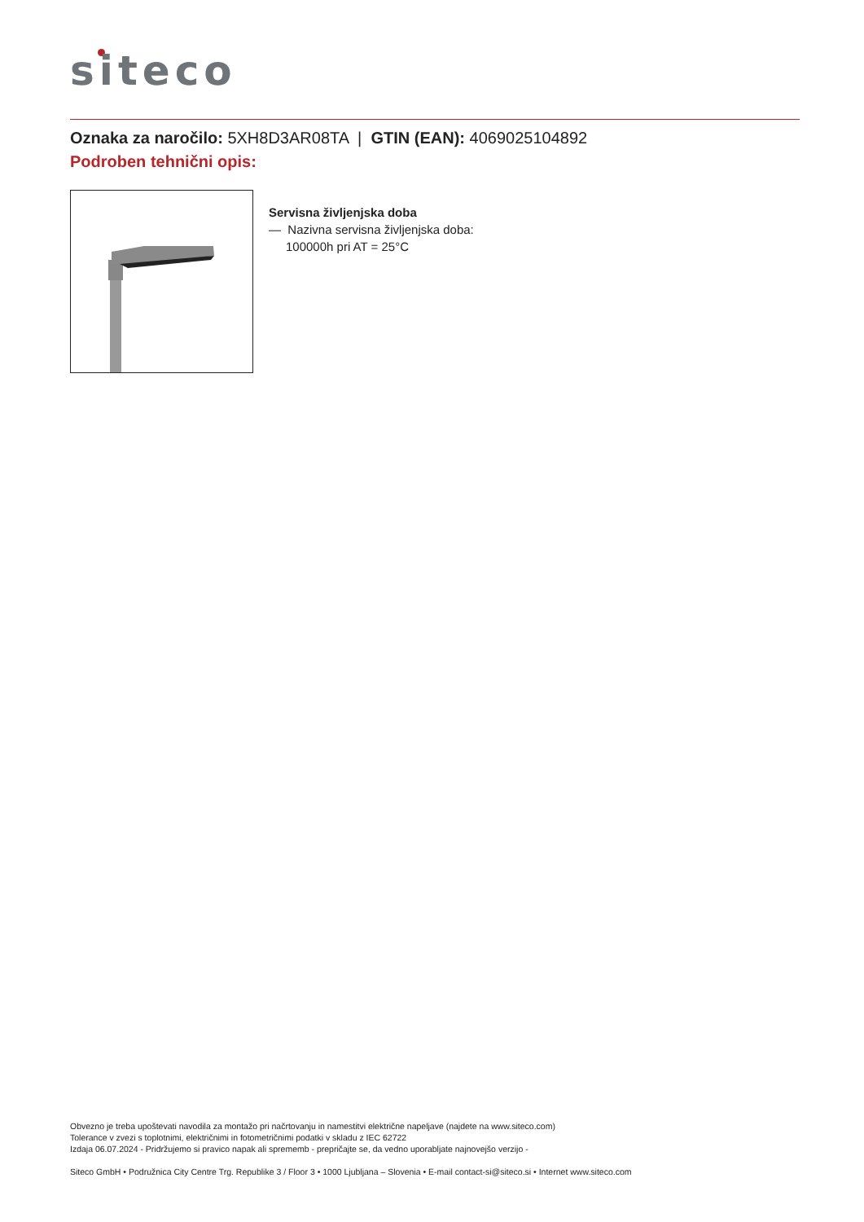siteco
Oznaka za naročilo: 5XH8D3AR08TA | GTIN (EAN): 4069025104892
Podroben tehnični opis:
Servisna življenjska doba
— Nazivna servisna življenjska doba:
100000h pri AT = 25°C
Obvezno je treba upoštevati navodila za montažo pri načrtovanju in namestitvi električne napeljave (najdete na www.siteco.com)
Tolerance v zvezi s toplotnimi, električnimi in fotometričnimi podatki v skladu z IEC 62722
Izdaja 06.07.2024 - Pridržujemo si pravico napak ali sprememb - prepričajte se, da vedno uporabljate najnovejšo verzijo -
Siteco GmbH • Podružnica City Centre Trg. Republike 3 / Floor 3 • 1000 Ljubljana – Slovenia • E-mail contact-si@siteco.si • Internet www.siteco.com